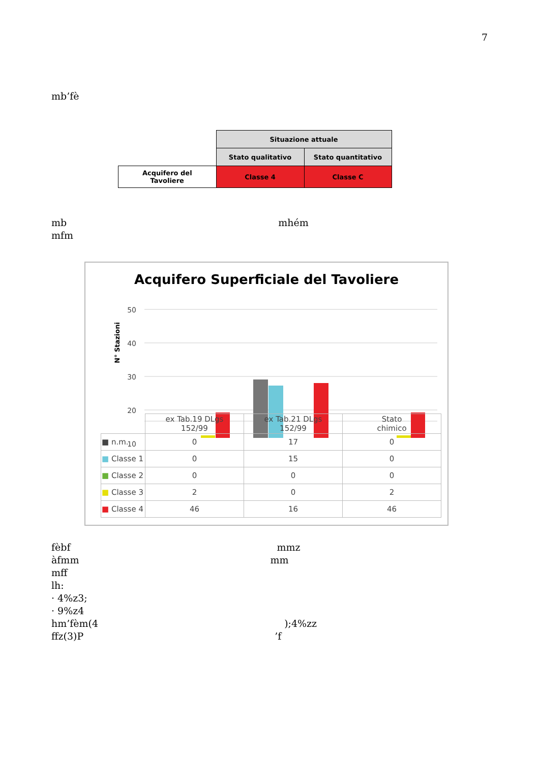7
mb’fè
| | Situazione attuale | |
| | Stato qualitativo | Stato quantitativo |
| Acquifero del Tavoliere | Classe 4 | Classe C |
mb mhém
mfm
Acquifero Superficiale del Tavoliere
N° Stazioni
50
40
30
20
10
| | ex Tab.19 DLgs 152/99 | ex Tab.21 DLgs 152/99 | Stato chimico |
| ■ n.m. | 0 | 17 | 0 |
| ■ Classe 1 | 0 | 15 | 0 |
| ■ Classe 2 | 0 | 0 | 0 |
| ■ Classe 3 | 2 | 0 | 2 |
| ■ Classe 4 | 46 | 16 | 46 |
fèbf mmz
àfmm mm
mff
lh:
· 4%z3;
· 9%z4
hm’fèm(4 );4%zz
ffz(3)P ’f